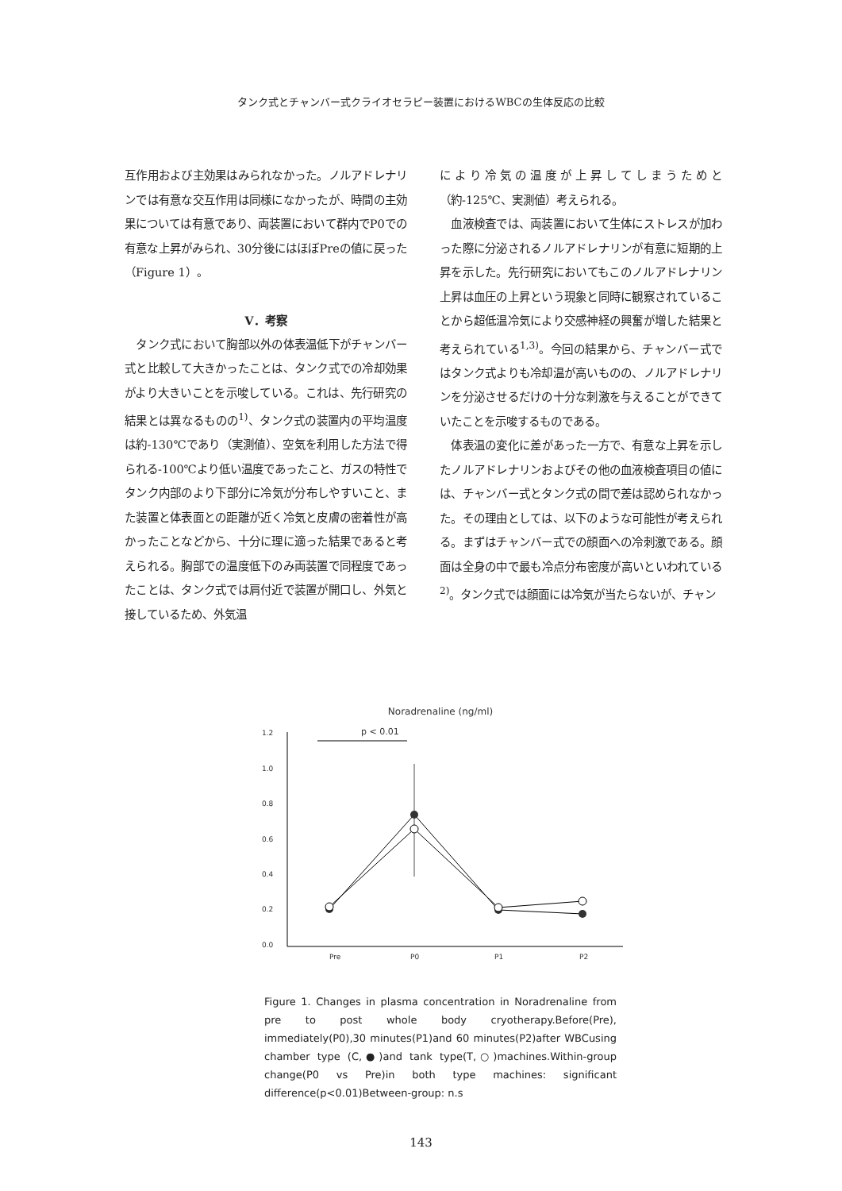タンク式とチャンバー式クライオセラピー装置におけるWBCの生体反応の比較
互作用および主効果はみられなかった。ノルアドレナリンでは有意な交互作用は同様になかったが、時間の主効果については有意であり、両装置において群内でP0での有意な上昇がみられ、30分後にはほぼPreの値に戻った（Figure 1）。
Ⅴ．考察
　タンク式において胸部以外の体表温低下がチャンバー式と比較して大きかったことは、タンク式での冷却効果がより大きいことを示唆している。これは、先行研究の結果とは異なるものの<sup>1)</sup>、タンク式の装置内の平均温度は約-130℃であり（実測値）、空気を利用した方法で得られる-100℃より低い温度であったこと、ガスの特性でタンク内部のより下部分に冷気が分布しやすいこと、また装置と体表面との距離が近く冷気と皮膚の密着性が高かったことなどから、十分に理に適った結果であると考えられる。胸部での温度低下のみ両装置で同程度であったことは、タンク式では肩付近で装置が開口し、外気と接しているため、外気温
により冷気の温度が上昇してしまうためと（約-125℃、実測値）考えられる。
　血液検査では、両装置において生体にストレスが加わった際に分泌されるノルアドレナリンが有意に短期的上昇を示した。先行研究においてもこのノルアドレナリン上昇は血圧の上昇という現象と同時に観察されていることから超低温冷気により交感神経の興奮が増した結果と考えられている<sup>1,3)</sup>。今回の結果から、チャンバー式ではタンク式よりも冷却温が高いものの、ノルアドレナリンを分泌させるだけの十分な刺激を与えることができていたことを示唆するものである。
　体表温の変化に差があった一方で、有意な上昇を示したノルアドレナリンおよびその他の血液検査項目の値には、チャンバー式とタンク式の間で差は認められなかった。その理由としては、以下のような可能性が考えられる。まずはチャンバー式での顔面への冷刺激である。顔面は全身の中で最も冷点分布密度が高いといわれている<sup>2)</sup>。タンク式では顔面には冷気が当たらないが、チャン
Noradrenaline (ng/ml)
p < 0.01
1.2
1.0
0.8
0.6
0.4
0.2
0.0
Pre
P0
P1
P2
Figure 1. Changes in plasma concentration in Noradrenaline from pre to post whole body cryotherapy.Before(Pre), immediately(P0),30 minutes(P1)and 60 minutes(P2)after WBCusing chamber type (C,●)and tank type(T,○)machines.Within-group change(P0 vs Pre)in both type machines: significant difference(p<0.01)Between-group: n.s
143